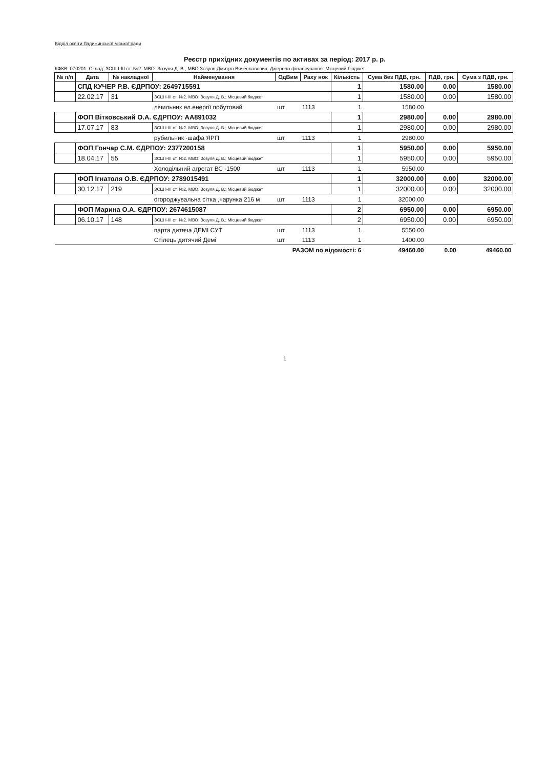Відділ освіти Ладижинської міської ради
Реєстр прихідних документів по активах за період: 2017 р. р.
КФКВ: 070201. Склад: ЗСШ І-ІІІ ст. №2. МВО: Зозуля Д. В., МВО:Зозуля Дмитро Вячеславович. Джерело фінансування: Місцевий бюджет
| № п/п | Дата | № накладної | Найменування | ОдВим | Раху нок | Кількість | Сума без ПДВ, грн. | ПДВ, грн. | Сума з ПДВ, грн. |
| --- | --- | --- | --- | --- | --- | --- | --- | --- | --- |
| | СПД КУЧЕР Р.В. ЄДРПОУ: 2649715591 | | | | | 1 | 1580.00 | 0.00 | 1580.00 |
| | 22.02.17 | 31 | ЗСШ І-ІІІ ст. №2. МВО: Зозуля Д. В.; Місцевий бюджет | | | 1 | 1580.00 | 0.00 | 1580.00 |
| | | | лічильник ел.енергії побутовий | шт | 1113 | 1 | 1580.00 | | |
| | ФОП Вітковський О.А. ЄДРПОУ: АА891032 | | | | | 1 | 2980.00 | 0.00 | 2980.00 |
| | 17.07.17 | 83 | ЗСШ І-ІІІ ст. №2. МВО: Зозуля Д. В.; Місцевий бюджет | | | 1 | 2980.00 | 0.00 | 2980.00 |
| | | | рубильник -шафа ЯРП | шт | 1113 | 1 | 2980.00 | | |
| | ФОП Гончар С.М. ЄДРПОУ: 2377200158 | | | | | 1 | 5950.00 | 0.00 | 5950.00 |
| | 18.04.17 | 55 | ЗСШ І-ІІІ ст. №2. МВО: Зозуля Д. В.; Місцевий бюджет | | | 1 | 5950.00 | 0.00 | 5950.00 |
| | | | Холодільний агрегат ВС -1500 | шт | 1113 | 1 | 5950.00 | | |
| | ФОП Ігнатоля О.В. ЄДРПОУ: 2789015491 | | | | | 1 | 32000.00 | 0.00 | 32000.00 |
| | 30.12.17 | 219 | ЗСШ І-ІІІ ст. №2. МВО: Зозуля Д. В.; Місцевий бюджет | | | 1 | 32000.00 | 0.00 | 32000.00 |
| | | | огороджувальна сітка ,чарунка 216 м | шт | 1113 | 1 | 32000.00 | | |
| | ФОП Марина О.А. ЄДРПОУ: 2674615087 | | | | | 2 | 6950.00 | 0.00 | 6950.00 |
| | 06.10.17 | 148 | ЗСШ І-ІІІ ст. №2. МВО: Зозуля Д. В.; Місцевий бюджет | | | 2 | 6950.00 | 0.00 | 6950.00 |
| | | | парта дитяча ДЕМІ СУТ | шт | 1113 | 1 | 5550.00 | | |
| | | | Стілець дитячий Демі | шт | 1113 | 1 | 1400.00 | | |
| РАЗОМ по відомості: 6 | | | | | | | 49460.00 | 0.00 | 49460.00 |
1